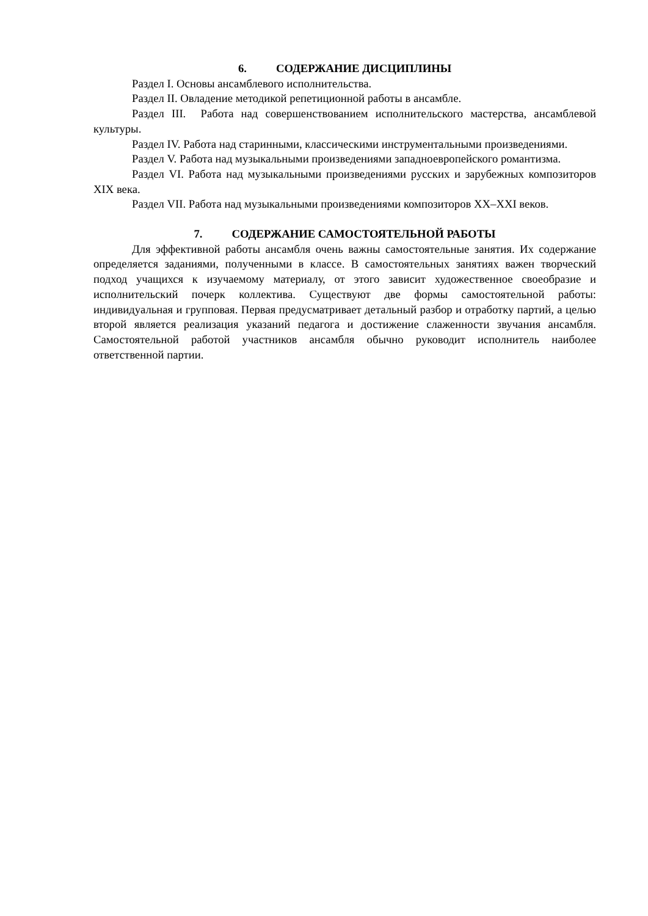6. СОДЕРЖАНИЕ ДИСЦИПЛИНЫ
Раздел I. Основы ансамблевого исполнительства.
Раздел II. Овладение методикой репетиционной работы в ансамбле.
Раздел III. Работа над совершенствованием исполнительского мастерства, ансамблевой культуры.
Раздел IV. Работа над старинными, классическими инструментальными произведениями.
Раздел V. Работа над музыкальными произведениями западноевропейского романтизма.
Раздел VI. Работа над музыкальными произведениями русских и зарубежных композиторов XIX века.
Раздел VII. Работа над музыкальными произведениями композиторов XX–XXI веков.
7. СОДЕРЖАНИЕ САМОСТОЯТЕЛЬНОЙ РАБОТЫ
Для эффективной работы ансамбля очень важны самостоятельные занятия. Их содержание определяется заданиями, полученными в классе. В самостоятельных занятиях важен творческий подход учащихся к изучаемому материалу, от этого зависит художественное своеобразие и исполнительский почерк коллектива. Существуют две формы самостоятельной работы: индивидуальная и групповая. Первая предусматривает детальный разбор и отработку партий, а целью второй является реализация указаний педагога и достижение слаженности звучания ансамбля. Самостоятельной работой участников ансамбля обычно руководит исполнитель наиболее ответственной партии.